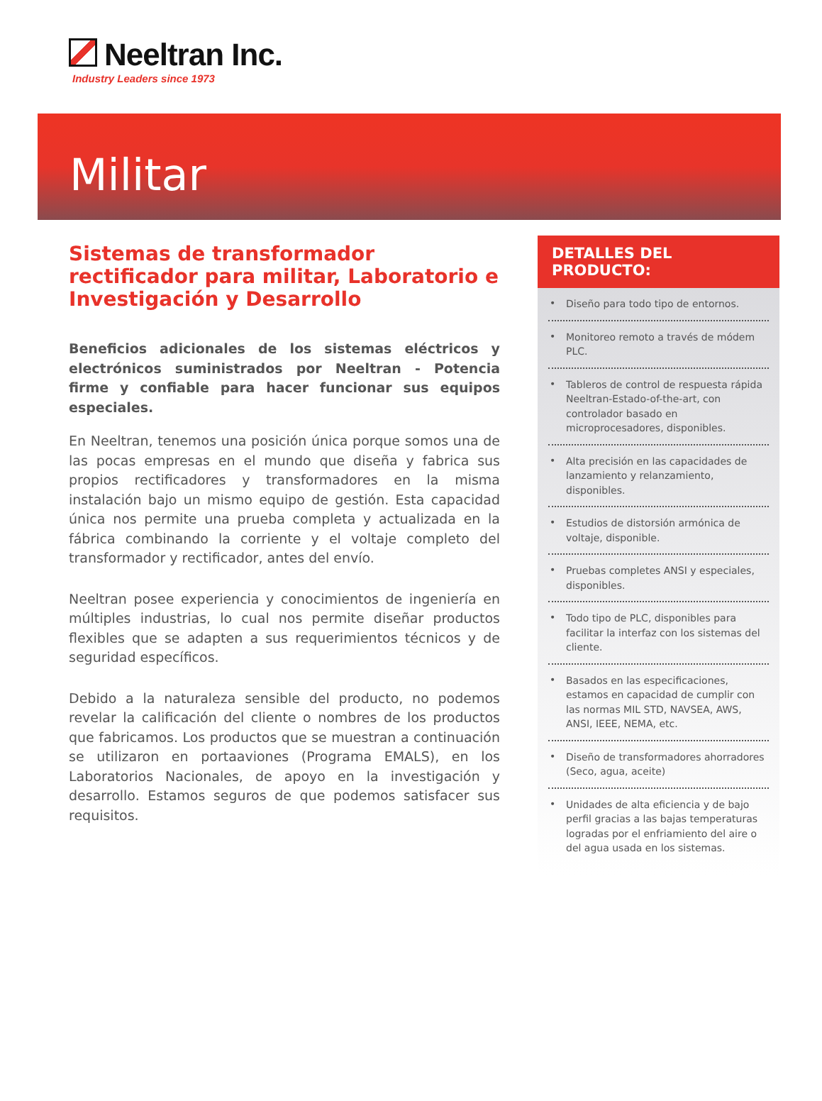Neeltran Inc.
Industry Leaders since 1973
Militar
Sistemas de transformador rectificador para militar, Laboratorio e Investigación y Desarrollo
Beneficios adicionales de los sistemas eléctricos y electrónicos suministrados por Neeltran - Potencia firme y confiable para hacer funcionar sus equipos especiales.
En Neeltran, tenemos una posición única porque somos una de las pocas empresas en el mundo que diseña y fabrica sus propios rectificadores y transformadores en la misma instalación bajo un mismo equipo de gestión. Esta capacidad única nos permite una prueba completa y actualizada en la fábrica combinando la corriente y el voltaje completo del transformador y rectificador, antes del envío.
Neeltran posee experiencia y conocimientos de ingeniería en múltiples industrias, lo cual nos permite diseñar productos flexibles que se adapten a sus requerimientos técnicos y de seguridad específicos.
Debido a la naturaleza sensible del producto, no podemos revelar la calificación del cliente o nombres de los productos que fabricamos. Los productos que se muestran a continuación se utilizaron en portaaviones (Programa EMALS), en los Laboratorios Nacionales, de apoyo en la investigación y desarrollo. Estamos seguros de que podemos satisfacer sus requisitos.
DETALLES DEL PRODUCTO:
• Diseño para todo tipo de entornos.
• Monitoreo remoto a través de módem PLC.
• Tableros de control de respuesta rápida Neeltran-Estado-of-the-art, con controlador basado en microprocesadores, disponibles.
• Alta precisión en las capacidades de lanzamiento y relanzamiento, disponibles.
• Estudios de distorsión armónica de voltaje, disponible.
• Pruebas completes ANSI y especiales, disponibles.
• Todo tipo de PLC, disponibles para facilitar la interfaz con los sistemas del cliente.
• Basados en las especificaciones, estamos en capacidad de cumplir con las normas MIL STD, NAVSEA, AWS, ANSI, IEEE, NEMA, etc.
• Diseño de transformadores ahorradores (Seco, agua, aceite)
• Unidades de alta eficiencia y de bajo perfil gracias a las bajas temperaturas logradas por el enfriamiento del aire o del agua usada en los sistemas.